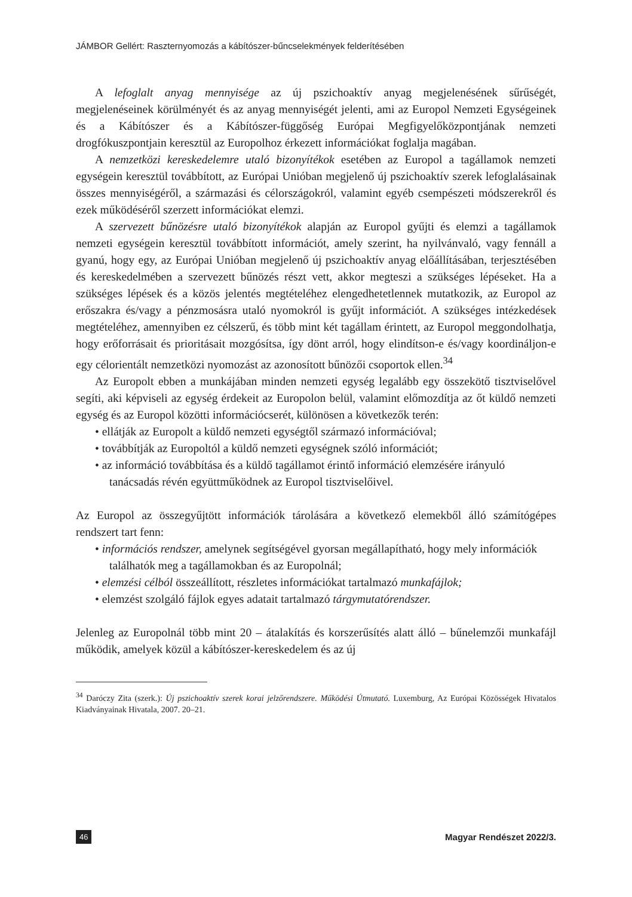JÁMBOR Gellért: Raszternyomozás a kábítószer-bűncselekmények felderítésében
A lefoglalt anyag mennyisége az új pszichoaktív anyag megjelenésének sűrűségét, megjelenéseinek körülményét és az anyag mennyiségét jelenti, ami az Europol Nemzeti Egységeinek és a Kábítószer és a Kábítószer-függőség Európai Megfigyelőközpontjának nemzeti drogfókuszpontjain keresztül az Europolhoz érkezett információkat foglalja magában.
A nemzetközi kereskedelemre utaló bizonyítékok esetében az Europol a tagállamok nemzeti egységein keresztül továbbított, az Európai Unióban megjelenő új pszichoaktív szerek lefoglalásainak összes mennyiségéről, a származási és célországokról, valamint egyéb csempészeti módszerekről és ezek működéséről szerzett információkat elemzi.
A szervezett bűnözésre utaló bizonyítékok alapján az Europol gyűjti és elemzi a tagállamok nemzeti egységein keresztül továbbított információt, amely szerint, ha nyilvánvaló, vagy fennáll a gyanú, hogy egy, az Európai Unióban megjelenő új pszichoaktív anyag előállításában, terjesztésében és kereskedelmében a szervezett bűnözés részt vett, akkor megteszi a szükséges lépéseket. Ha a szükséges lépések és a közös jelentés megtételéhez elengedhetetlennek mutatkozik, az Europol az erőszakra és/vagy a pénzmosásra utaló nyomokról is gyűjt információt. A szükséges intézkedések megtételéhez, amennyiben ez célszerű, és több mint két tagállam érintett, az Europol meggondolhatja, hogy erőforrásait és prioritásait mozgósítsa, így dönt arról, hogy elindítson-e és/vagy koordináljon-e egy célorientált nemzetközi nyomozást az azonosított bűnözői csoportok ellen.<sup>34</sup>
Az Europolt ebben a munkájában minden nemzeti egység legalább egy összekötő tisztviselővel segíti, aki képviseli az egység érdekeit az Europolon belül, valamint előmozdítja az őt küldő nemzeti egység és az Europol közötti információcserét, különösen a következők terén:
• ellátják az Europolt a küldő nemzeti egységtől származó információval;
• továbbítják az Europoltól a küldő nemzeti egységnek szóló információt;
• az információ továbbítása és a küldő tagállamot érintő információ elemzésére irányuló tanácsadás révén együttműködnek az Europol tisztviselőivel.
Az Europol az összegyűjtött információk tárolására a következő elemekből álló számítógépes rendszert tart fenn:
• információs rendszer, amelynek segítségével gyorsan megállapítható, hogy mely információk találhatók meg a tagállamokban és az Europolnál;
• elemzési célból összeállított, részletes információkat tartalmazó munkafájlok;
• elemzést szolgáló fájlok egyes adatait tartalmazó tárgymutatórendszer.
Jelenleg az Europolnál több mint 20 – átalakítás és korszerűsítés alatt álló – bűnelemzői munkafájl működik, amelyek közül a kábítószer-kereskedelem és az új
<sup>34</sup> Daróczy Zita (szerk.): Új pszichoaktív szerek korai jelzőrendszere. Működési Útmutató. Luxemburg, Az Európai Közösségek Hivatalos Kiadványainak Hivatala, 2007. 20–21.
46 Magyar Rendészet 2022/3.